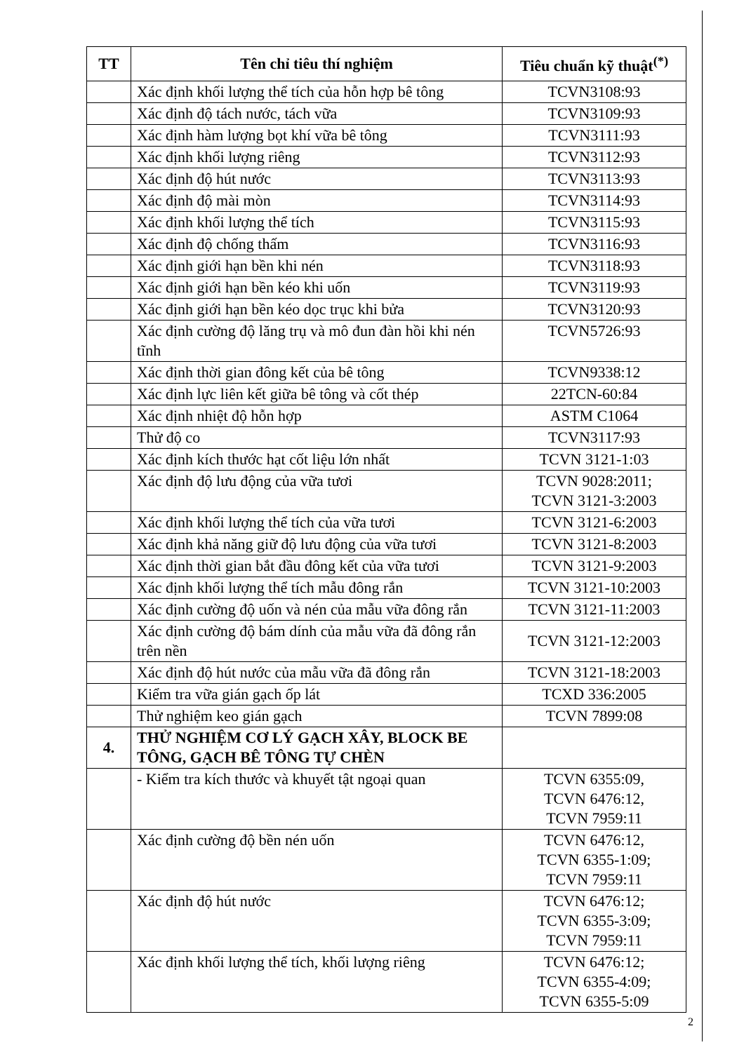| TT | Tên chỉ tiêu thí nghiệm | Tiêu chuẩn kỹ thuật<sup>(*)</sup> |
| --- | --- | --- |
| | Xác định khối lượng thể tích của hỗn hợp bê tông | TCVN3108:93 |
| | Xác định độ tách nước, tách vữa | TCVN3109:93 |
| | Xác định hàm lượng bọt khí vữa bê tông | TCVN3111:93 |
| | Xác định khối lượng riêng | TCVN3112:93 |
| | Xác định độ hút nước | TCVN3113:93 |
| | Xác định độ mài mòn | TCVN3114:93 |
| | Xác định khối lượng thể tích | TCVN3115:93 |
| | Xác định độ chống thấm | TCVN3116:93 |
| | Xác định giới hạn bền khi nén | TCVN3118:93 |
| | Xác định giới hạn bền kéo khi uốn | TCVN3119:93 |
| | Xác định giới hạn bền kéo dọc trục khi bửa | TCVN3120:93 |
| | Xác định cường độ lăng trụ và mô đun đàn hồi khi nén tĩnh | TCVN5726:93 |
| | Xác định thời gian đông kết của bê tông | TCVN9338:12 |
| | Xác định lực liên kết giữa bê tông và cốt thép | 22TCN-60:84 |
| | Xác định nhiệt độ hỗn hợp | ASTM C1064 |
| | Thử độ co | TCVN3117:93 |
| | Xác định kích thước hạt cốt liệu lớn nhất | TCVN 3121-1:03 |
| | Xác định độ lưu động của vữa tươi | TCVN 9028:2011; TCVN 3121-3:2003 |
| | Xác định khối lượng thể tích của vữa tươi | TCVN 3121-6:2003 |
| | Xác định khả năng giữ độ lưu động của vữa tươi | TCVN 3121-8:2003 |
| | Xác định thời gian bắt đầu đông kết của vữa tươi | TCVN 3121-9:2003 |
| | Xác định khối lượng thể tích mẫu đông rắn | TCVN 3121-10:2003 |
| | Xác định cường độ uốn và nén của mẫu vữa đông rắn | TCVN 3121-11:2003 |
| | Xác định cường độ bám dính của mẫu vữa đã đông rắn trên nền | TCVN 3121-12:2003 |
| | Xác định độ hút nước của mẫu vữa đã đông rắn | TCVN 3121-18:2003 |
| | Kiểm tra vữa gián gạch ốp lát | TCXD 336:2005 |
| | Thử nghiệm keo gián gạch | TCVN 7899:08 |
| 4. | THỬ NGHIỆM CƠ LÝ GẠCH XÂY, BLOCK BE TÔNG, GẠCH BÊ TÔNG TỰ CHÈN | |
| | - Kiểm tra kích thước và khuyết tật ngoại quan | TCVN 6355:09, TCVN 6476:12, TCVN 7959:11 |
| | Xác định cường độ bền nén uốn | TCVN 6476:12, TCVN 6355-1:09; TCVN 7959:11 |
| | Xác định độ hút nước | TCVN 6476:12; TCVN 6355-3:09; TCVN 7959:11 |
| | Xác định khối lượng thể tích, khối lượng riêng | TCVN 6476:12; TCVN 6355-4:09; TCVN 6355-5:09 |
2